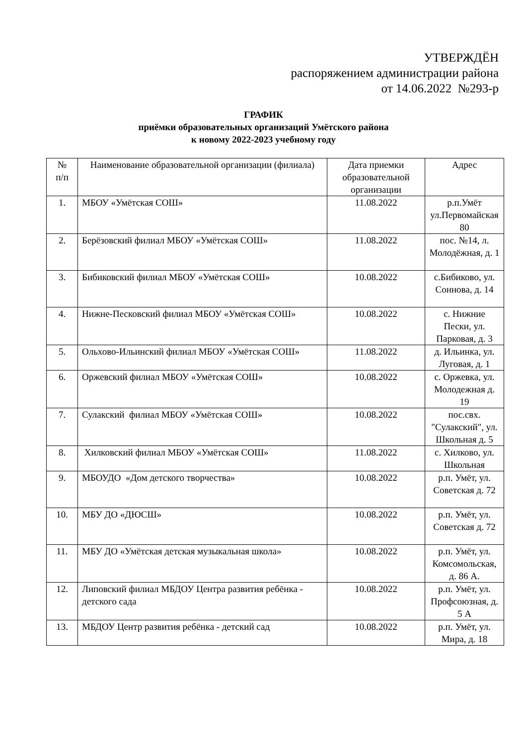УТВЕРЖДЁН
распоряжением администрации района
от 14.06.2022 №293-р
ГРАФИК
приёмки образовательных организаций Умётского района
к новому 2022-2023 учебному году
| № п/п | Наименование образовательной организации (филиала) | Дата приемки образовательной организации | Адрес |
| --- | --- | --- | --- |
| 1. | МБОУ «Умётская СОШ» | 11.08.2022 | р.п.Умёт ул.Первомайская 80 |
| 2. | Берёзовский филиал МБОУ «Умётская СОШ» | 11.08.2022 | пос. №14, л. Молодёжная, д. 1 |
| 3. | Бибиковский филиал МБОУ «Умётская СОШ» | 10.08.2022 | с.Бибиково, ул. Соннова, д. 14 |
| 4. | Нижне-Песковский филиал МБОУ «Умётская СОШ» | 10.08.2022 | с. Нижние Пески, ул. Парковая, д. 3 |
| 5. | Ольхово-Ильинский филиал МБОУ «Умётская СОШ» | 11.08.2022 | д. Ильинка, ул. Луговая, д. 1 |
| 6. | Оржевский филиал МБОУ «Умётская СОШ» | 10.08.2022 | с. Оржевка, ул. Молодежная д. 19 |
| 7. | Сулакский филиал МБОУ «Умётская СОШ» | 10.08.2022 | пос.свх. "Сулакский", ул. Школьная д. 5 |
| 8. | Хилковский филиал МБОУ «Умётская СОШ» | 11.08.2022 | с. Хилково, ул. Школьная |
| 9. | МБОУДО «Дом детского творчества» | 10.08.2022 | р.п. Умёт, ул. Советская д. 72 |
| 10. | МБУ ДО «ДЮСШ» | 10.08.2022 | р.п. Умёт, ул. Советская д. 72 |
| 11. | МБУ ДО «Умётская детская музыкальная школа» | 10.08.2022 | р.п. Умёт, ул. Комсомольская, д. 86 А. |
| 12. | Липовский филиал МБДОУ Центра развития ребёнка - детского сада | 10.08.2022 | р.п. Умёт, ул. Профсоюзная, д. 5 А |
| 13. | МБДОУ Центр развития ребёнка - детский сад | 10.08.2022 | р.п. Умёт, ул. Мира, д. 18 |